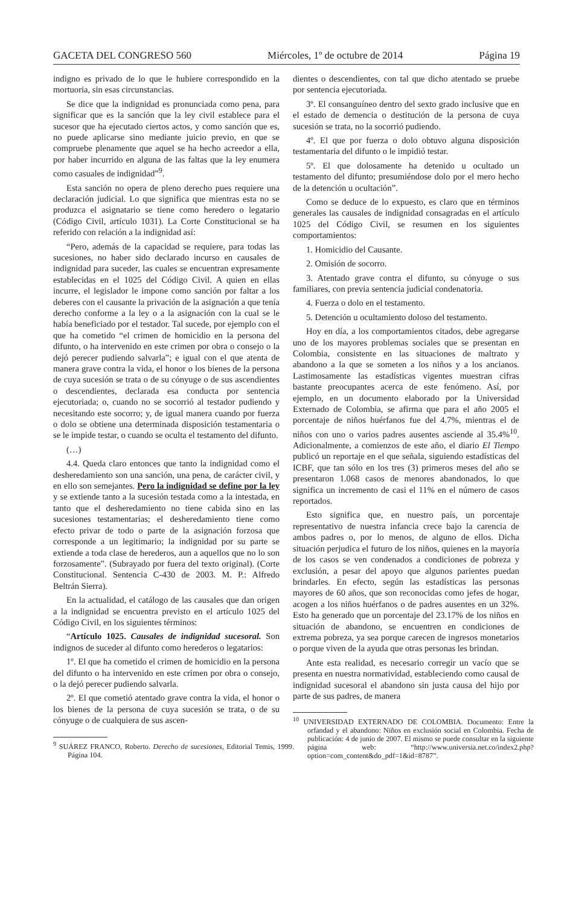GACETA DEL CONGRESO 560 Miércoles, 1º de octubre de 2014 Página 19
indigno es privado de lo que le hubiere correspondido en la mortuoria, sin esas circunstancias.
Se dice que la indignidad es pronunciada como pena, para significar que es la sanción que la ley civil establece para el sucesor que ha ejecutado ciertos actos, y como sanción que es, no puede aplicarse sino mediante juicio previo, en que se compruebe plenamente que aquel se ha hecho acreedor a ella, por haber incurrido en alguna de las faltas que la ley enumera como casuales de indignidad”<sup>9</sup>.
Esta sanción no opera de pleno derecho pues requiere una declaración judicial. Lo que significa que mientras esta no se produzca el asignatario se tiene como heredero o legatario (Código Civil, artículo 1031). La Corte Constitucional se ha referido con relación a la indignidad así:
“Pero, además de la capacidad se requiere, para todas las sucesiones, no haber sido declarado incurso en causales de indignidad para suceder, las cuales se encuentran expresamente establecidas en el 1025 del Código Civil. A quien en ellas incurre, el legislador le impone como sanción por faltar a los deberes con el causante la privación de la asignación a que tenía derecho conforme a la ley o a la asignación con la cual se le había beneficiado por el testador. Tal sucede, por ejemplo con el que ha cometido “el crimen de homicidio en la persona del difunto, o ha intervenido en este crimen por obra o consejo o la dejó perecer pudiendo salvarla”; e igual con el que atenta de manera grave contra la vida, el honor o los bienes de la persona de cuya sucesión se trata o de su cónyuge o de sus ascendientes o descendientes, declarada esa conducta por sentencia ejecutoriada; o, cuando no se socorrió al testador pudiendo y necesitando este socorro; y, de igual manera cuando por fuerza o dolo se obtiene una determinada disposición testamentaria o se le impide testar, o cuando se oculta el testamento del difunto.
(…)
4.4. Queda claro entonces que tanto la indignidad como el desheredamiento son una sanción, una pena, de carácter civil, y en ello son semejantes. Pero la indignidad se define por la ley y se extiende tanto a la sucesión testada como a la intestada, en tanto que el desheredamiento no tiene cabida sino en las sucesiones testamentarias; el desheredamiento tiene como efecto privar de todo o parte de la asignación forzosa que corresponde a un legitimario; la indignidad por su parte se extiende a toda clase de herederos, aun a aquellos que no lo son forzosamente”. (Subrayado por fuera del texto original). (Corte Constitucional. Sentencia C-430 de 2003. M. P.: Alfredo Beltrán Sierra).
En la actualidad, el catálogo de las causales que dan origen a la indignidad se encuentra previsto en el artículo 1025 del Código Civil, en los siguientes términos:
“Artículo 1025. Causales de indignidad sucesoral. Son indignos de suceder al difunto como herederos o legatarios:
1º. El que ha cometido el crimen de homicidio en la persona del difunto o ha intervenido en este crimen por obra o consejo, o la dejó perecer pudiendo salvarla.
2º. El que cometió atentado grave contra la vida, el honor o los bienes de la persona de cuya sucesión se trata, o de su cónyuge o de cualquiera de sus ascen-
<sup>9</sup> SUÁREZ FRANCO, Roberto. Derecho de sucesiones, Editorial Temis, 1999. Página 104.
dientes o descendientes, con tal que dicho atentado se pruebe por sentencia ejecutoriada.
3º. El consanguíneo dentro del sexto grado inclusive que en el estado de demencia o destitución de la persona de cuya sucesión se trata, no la socorrió pudiendo.
4º. El que por fuerza o dolo obtuvo alguna disposición testamentaria del difunto o le impidió testar.
5º. El que dolosamente ha detenido u ocultado un testamento del difunto; presumiéndose dolo por el mero hecho de la detención u ocultación”.
Como se deduce de lo expuesto, es claro que en términos generales las causales de indignidad consagradas en el artículo 1025 del Código Civil, se resumen en los siguientes comportamientos:
1. Homicidio del Causante.
2. Omisión de socorro.
3. Atentado grave contra el difunto, su cónyuge o sus familiares, con previa sentencia judicial condenatoria.
4. Fuerza o dolo en el testamento.
5. Detención u ocultamiento doloso del testamento.
Hoy en día, a los comportamientos citados, debe agregarse uno de los mayores problemas sociales que se presentan en Colombia, consistente en las situaciones de maltrato y abandono a la que se someten a los niños y a los ancianos. Lastimosamente las estadísticas vigentes muestran cifras bastante preocupantes acerca de este fenómeno. Así, por ejemplo, en un documento elaborado por la Universidad Externado de Colombia, se afirma que para el año 2005 el porcentaje de niños huérfanos fue del 4.7%, mientras el de niños con uno o varios padres ausentes asciende al 35.4%<sup>10</sup>. Adicionalmente, a comienzos de este año, el diario El Tiempo publicó un reportaje en el que señala, siguiendo estadísticas del ICBF, que tan sólo en los tres (3) primeros meses del año se presentaron 1.068 casos de menores abandonados, lo que significa un incremento de casi el 11% en el número de casos reportados.
Esto significa que, en nuestro país, un porcentaje representativo de nuestra infancia crece bajo la carencia de ambos padres o, por lo menos, de alguno de ellos. Dicha situación perjudica el futuro de los niños, quienes en la mayoría de los casos se ven condenados a condiciones de pobreza y exclusión, a pesar del apoyo que algunos parientes puedan brindarles. En efecto, según las estadísticas las personas mayores de 60 años, que son reconocidas como jefes de hogar, acogen a los niños huérfanos o de padres ausentes en un 32%. Esto ha generado que un porcentaje del 23.17% de los niños en situación de abandono, se encuentren en condiciones de extrema pobreza, ya sea porque carecen de ingresos monetarios o porque viven de la ayuda que otras personas les brindan.
Ante esta realidad, es necesario corregir un vacío que se presenta en nuestra normatividad, estableciendo como causal de indignidad sucesoral el abandono sin justa causa del hijo por parte de sus padres, de manera
<sup>10</sup> UNIVERSIDAD EXTERNADO DE COLOMBIA. Documento: Entre la orfandad y el abandono: Niños en exclusión social en Colombia. Fecha de publicación: 4 de junio de 2007. El mismo se puede consultar en la siguiente página web: “http://www.universia.net.co/index2.php?option=com_content&do_pdf=1&id=8787”.